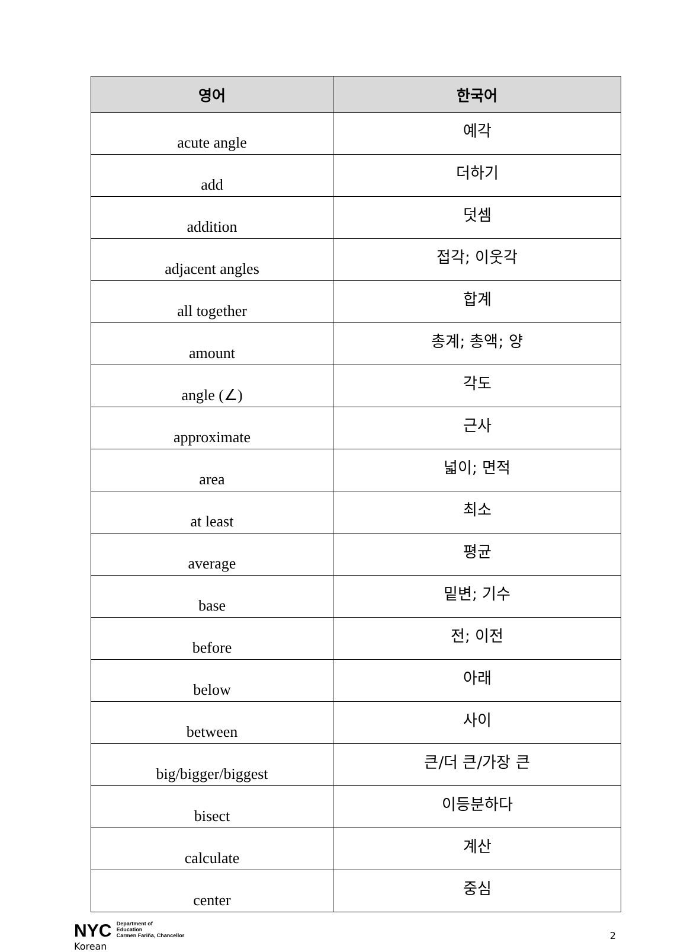| 영어 | 한국어 |
| --- | --- |
| acute angle | 예각 |
| add | 더하기 |
| addition | 덧셈 |
| adjacent angles | 접각; 이웃각 |
| all together | 합계 |
| amount | 총계; 총액; 양 |
| angle (∠) | 각도 |
| approximate | 근사 |
| area | 넓이; 면적 |
| at least | 최소 |
| average | 평균 |
| base | 밑변; 기수 |
| before | 전; 이전 |
| below | 아래 |
| between | 사이 |
| big/bigger/biggest | 큰/더 큰/가장 큰 |
| bisect | 이등분하다 |
| calculate | 계산 |
| center | 중심 |
NYC Department of
Education
Carmen Fariña, Chancellor
Korean
2